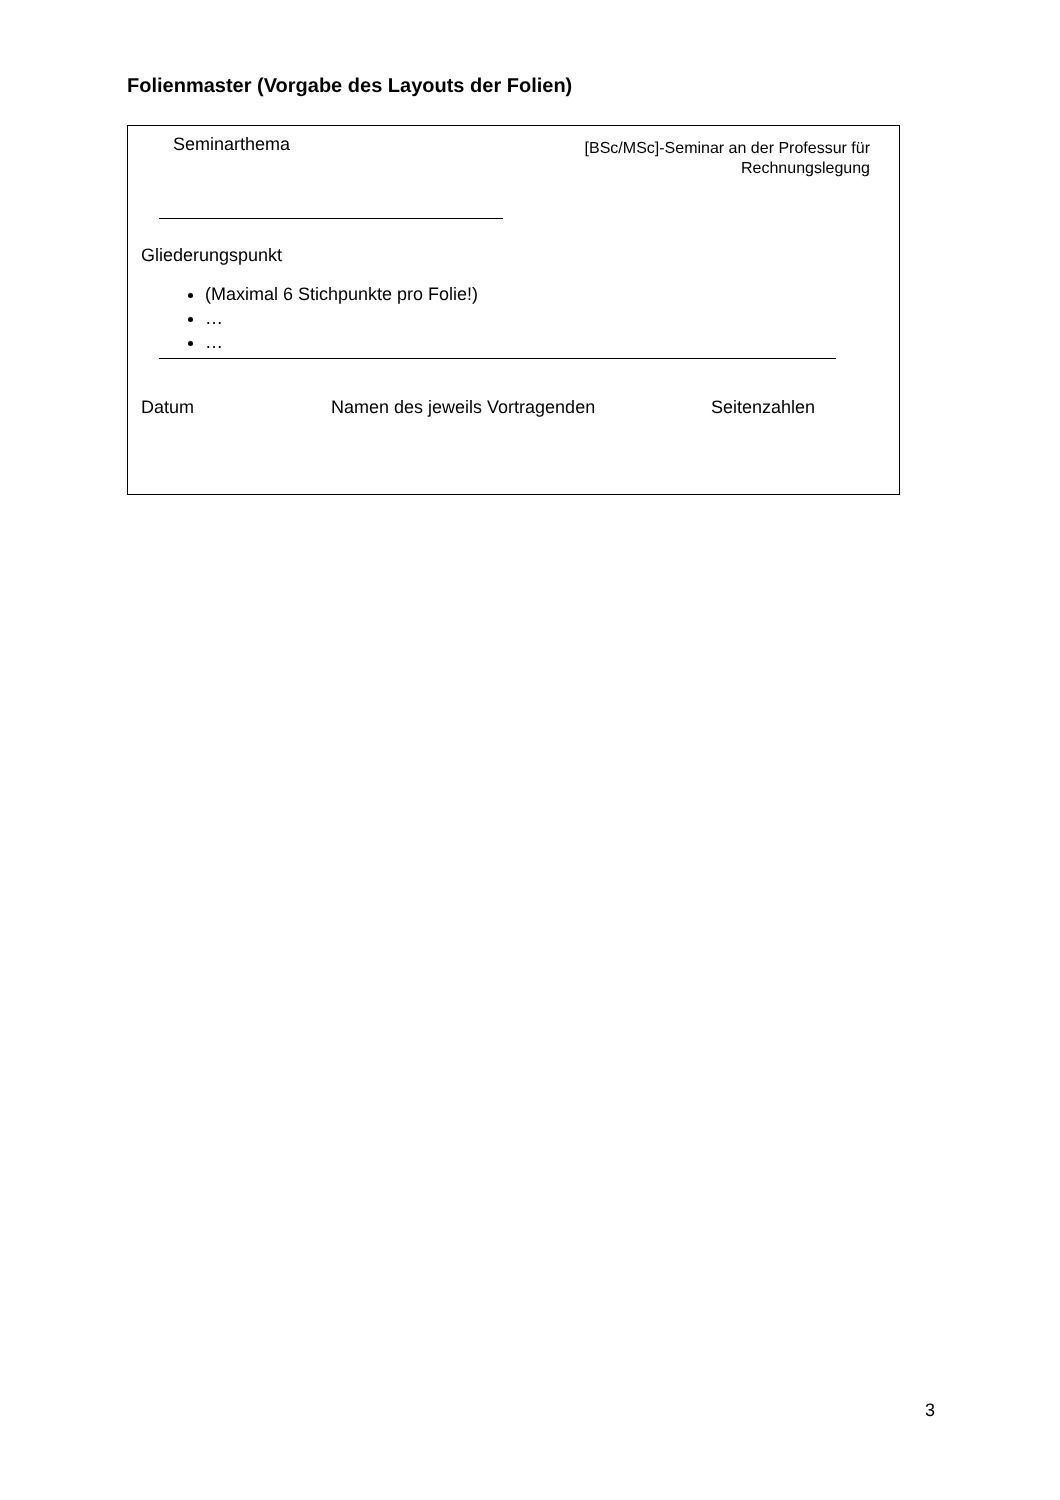Folienmaster (Vorgabe des Layouts der Folien)
Seminarthema
[BSc/MSc]-Seminar an der Professur für
Rechnungslegung
Gliederungspunkt
(Maximal 6 Stichpunkte pro Folie!)
…
…
Datum Namen des jeweils Vortragenden Seitenzahlen
3